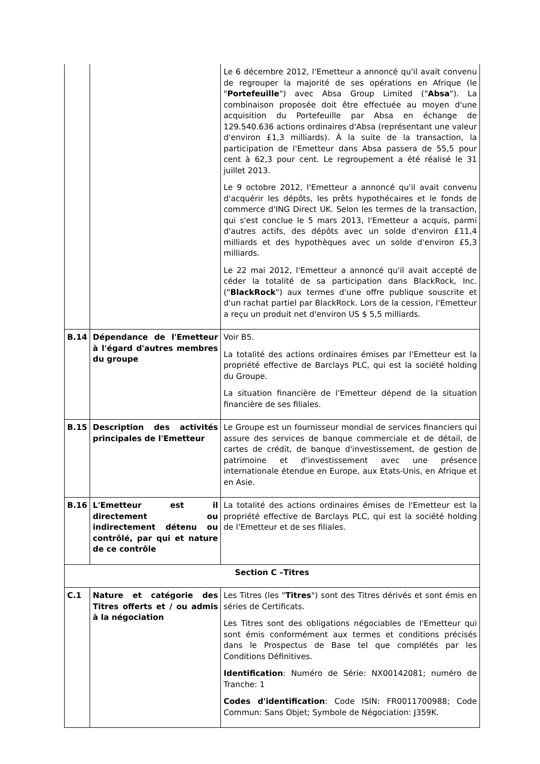| | | Le 6 décembre 2012, l'Emetteur a annoncé qu'il avait convenu de regrouper la majorité de ses opérations en Afrique (le " Portefeuille ") avec Absa Group Limited (" Absa "). La combinaison proposée doit être effectuée au moyen d'une acquisition du Portefeuille par Absa en échange de 129.540.636 actions ordinaires d'Absa (représentant une valeur d'environ £1,3 milliards). À la suite de la transaction, la participation de l'Emetteur dans Absa passera de 55,5 pour cent à 62,3 pour cent. Le regroupement a été réalisé le 31 juillet 2013. Le 9 octobre 2012, l'Emetteur a annoncé qu'il avait convenu d'acquérir les dépôts, les prêts hypothécaires et le fonds de commerce d'ING Direct UK. Selon les termes de la transaction, qui s'est conclue le 5 mars 2013, l'Emetteur a acquis, parmi d'autres actifs, des dépôts avec un solde d'environ £11,4 milliards et des hypothèques avec un solde d'environ £5,3 milliards. Le 22 mai 2012, l'Emetteur a annoncé qu'il avait accepté de céder la totalité de sa participation dans BlackRock, Inc. (" BlackRock ") aux termes d'une offre publique souscrite et d'un rachat partiel par BlackRock. Lors de la cession, l'Emetteur a reçu un produit net d'environ US $ 5,5 milliards. |
| B.14 | Dépendance de l'Emetteur à l'égard d'autres membres du groupe | Voir B5. La totalité des actions ordinaires émises par l'Emetteur est la propriété effective de Barclays PLC, qui est la société holding du Groupe. La situation financière de l'Emetteur dépend de la situation financière de ses filiales. |
| B.15 | Description des activités principales de l'Emetteur | Le Groupe est un fournisseur mondial de services financiers qui assure des services de banque commerciale et de détail, de cartes de crédit, de banque d'investissement, de gestion de patrimoine et d'investissement avec une présence internationale étendue en Europe, aux Etats-Unis, en Afrique et en Asie. |
| B.16 | L'Emetteur est il directement ou indirectement détenu ou contrôlé, par qui et nature de ce contrôle | La totalité des actions ordinaires émises de l'Emetteur est la propriété effective de Barclays PLC, qui est la société holding de l'Emetteur et de ses filiales. |
| Section C –Titres | | |
| C.1 | Nature et catégorie des Titres offerts et / ou admis à la négociation | Les Titres (les " Titres ") sont des Titres dérivés et sont émis en séries de Certificats. Les Titres sont des obligations négociables de l'Emetteur qui sont émis conformément aux termes et conditions précisés dans le Prospectus de Base tel que complétés par les Conditions Définitives. Identification : Numéro de Série: NX00142081; numéro de Tranche: 1 Codes d'identification : Code ISIN: FR0011700988; Code Commun: Sans Objet; Symbole de Négociation: J359K. |